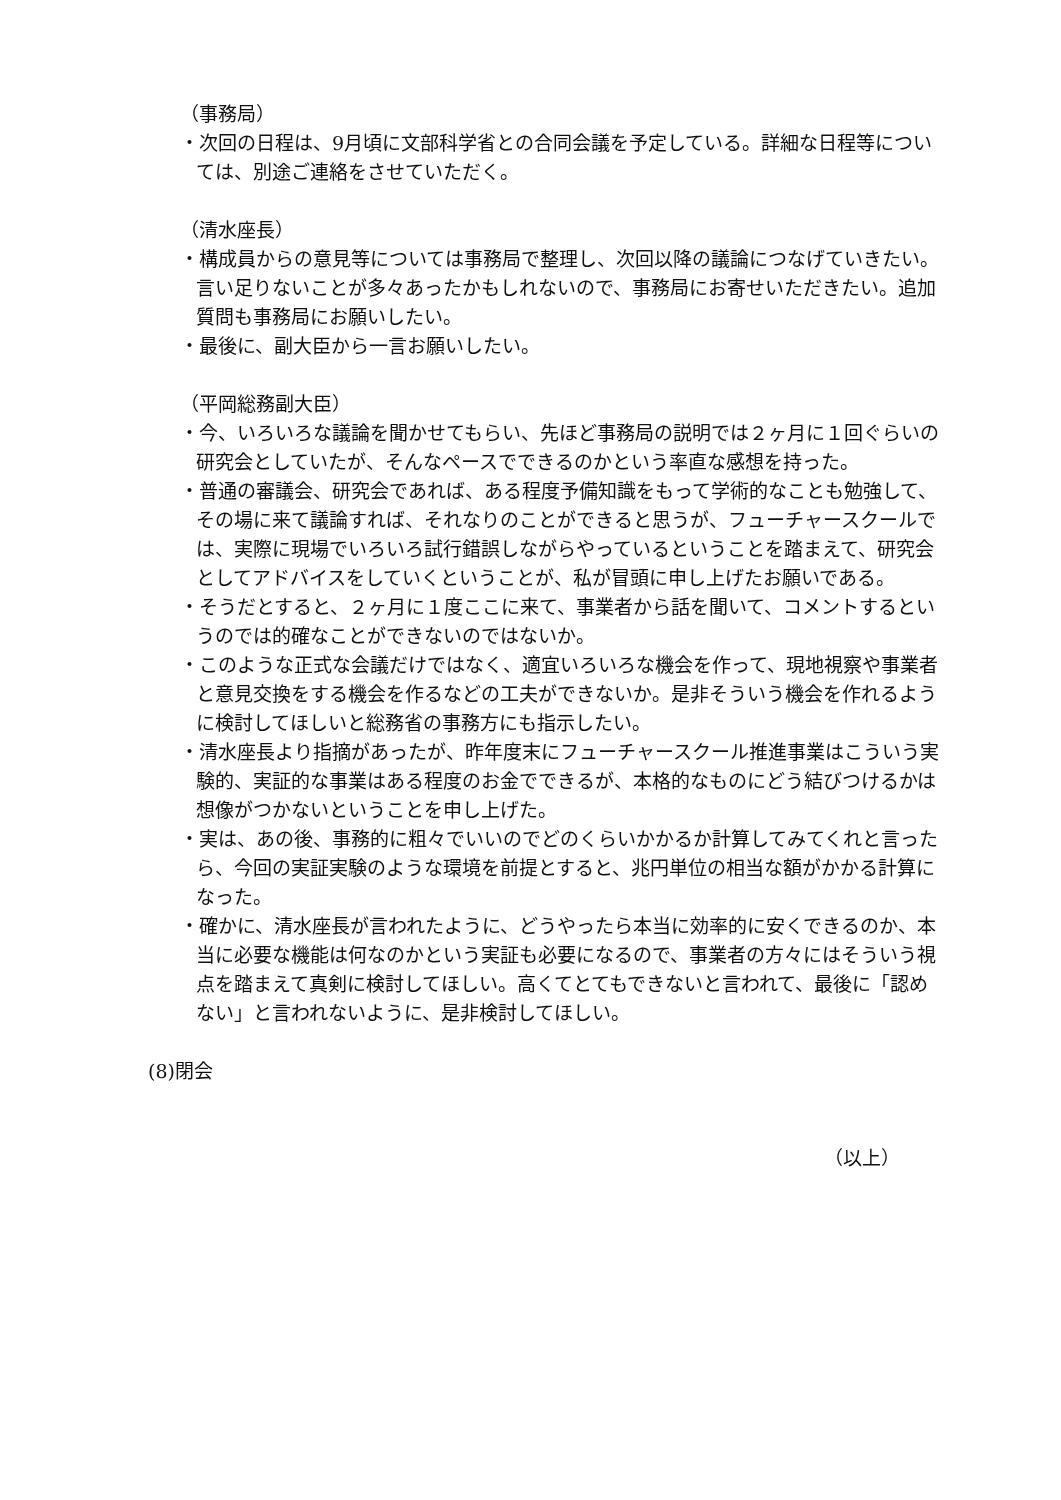（事務局）
・次回の日程は、9月頃に文部科学省との合同会議を予定している。詳細な日程等については、別途ご連絡をさせていただく。
（清水座長）
・構成員からの意見等については事務局で整理し、次回以降の議論につなげていきたい。言い足りないことが多々あったかもしれないので、事務局にお寄せいただきたい。追加質問も事務局にお願いしたい。
・最後に、副大臣から一言お願いしたい。
（平岡総務副大臣）
・今、いろいろな議論を聞かせてもらい、先ほど事務局の説明では２ヶ月に１回ぐらいの研究会としていたが、そんなペースでできるのかという率直な感想を持った。
・普通の審議会、研究会であれば、ある程度予備知識をもって学術的なことも勉強して、その場に来て議論すれば、それなりのことができると思うが、フューチャースクールでは、実際に現場でいろいろ試行錯誤しながらやっているということを踏まえて、研究会としてアドバイスをしていくということが、私が冒頭に申し上げたお願いである。
・そうだとすると、２ヶ月に１度ここに来て、事業者から話を聞いて、コメントするというのでは的確なことができないのではないか。
・このような正式な会議だけではなく、適宜いろいろな機会を作って、現地視察や事業者と意見交換をする機会を作るなどの工夫ができないか。是非そういう機会を作れるように検討してほしいと総務省の事務方にも指示したい。
・清水座長より指摘があったが、昨年度末にフューチャースクール推進事業はこういう実験的、実証的な事業はある程度のお金でできるが、本格的なものにどう結びつけるかは想像がつかないということを申し上げた。
・実は、あの後、事務的に粗々でいいのでどのくらいかかるか計算してみてくれと言ったら、今回の実証実験のような環境を前提とすると、兆円単位の相当な額がかかる計算になった。
・確かに、清水座長が言われたように、どうやったら本当に効率的に安くできるのか、本当に必要な機能は何なのかという実証も必要になるので、事業者の方々にはそういう視点を踏まえて真剣に検討してほしい。高くてとてもできないと言われて、最後に「認めない」と言われないように、是非検討してほしい。
(8)閉会
（以上）